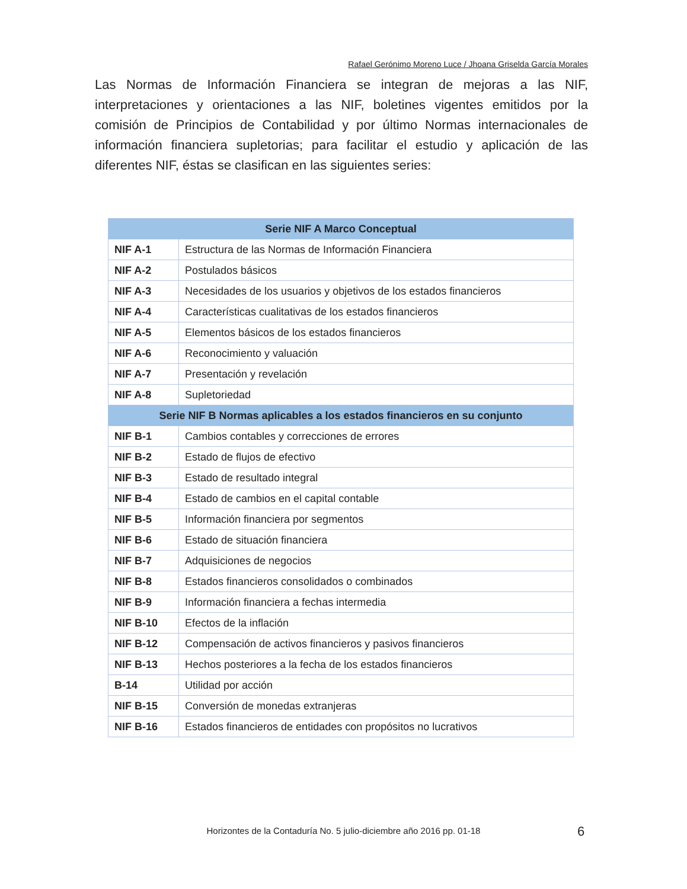Rafael Gerónimo Moreno Luce / Jhoana Griselda García Morales
Las Normas de Información Financiera se integran de mejoras a las NIF, interpretaciones y orientaciones a las NIF, boletines vigentes emitidos por la comisión de Principios de Contabilidad y por último Normas internacionales de información financiera supletorias; para facilitar el estudio y aplicación de las diferentes NIF, éstas se clasifican en las siguientes series:
| Serie NIF A Marco Conceptual | |
| --- | --- |
| NIF A-1 | Estructura de las Normas de Información Financiera |
| NIF A-2 | Postulados básicos |
| NIF A-3 | Necesidades de los usuarios y objetivos de los estados financieros |
| NIF A-4 | Características cualitativas de los estados financieros |
| NIF A-5 | Elementos básicos de los estados financieros |
| NIF A-6 | Reconocimiento y valuación |
| NIF A-7 | Presentación y revelación |
| NIF A-8 | Supletoriedad |
| Serie NIF B Normas aplicables a los estados financieros en su conjunto | |
| NIF B-1 | Cambios contables y correcciones de errores |
| NIF B-2 | Estado de flujos de efectivo |
| NIF B-3 | Estado de resultado integral |
| NIF B-4 | Estado de cambios en el capital contable |
| NIF B-5 | Información financiera por segmentos |
| NIF B-6 | Estado de situación financiera |
| NIF B-7 | Adquisiciones de negocios |
| NIF B-8 | Estados financieros consolidados o combinados |
| NIF B-9 | Información financiera a fechas intermedia |
| NIF B-10 | Efectos de la inflación |
| NIF B-12 | Compensación de activos financieros y pasivos financieros |
| NIF B-13 | Hechos posteriores a la fecha de los estados financieros |
| B-14 | Utilidad por acción |
| NIF B-15 | Conversión de monedas extranjeras |
| NIF B-16 | Estados financieros de entidades con propósitos no lucrativos |
Horizontes de la Contaduría No. 5 julio-diciembre año 2016 pp. 01-18 6